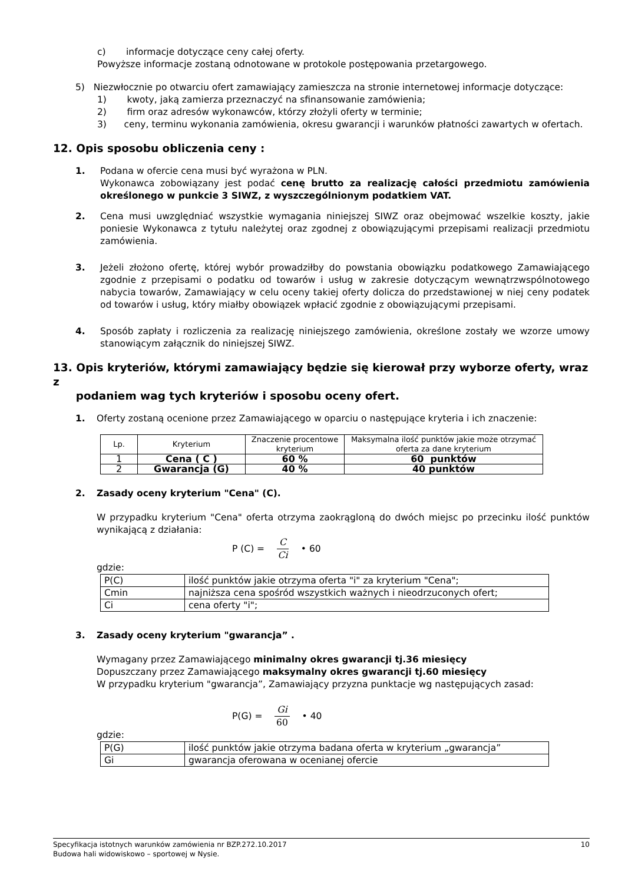c) informacje dotyczące ceny całej oferty.
Powyższe informacje zostaną odnotowane w protokole postępowania przetargowego.
5) Niezwłocznie po otwarciu ofert zamawiający zamieszcza na stronie internetowej informacje dotyczące:
1) kwoty, jaką zamierza przeznaczyć na sfinansowanie zamówienia;
2) firm oraz adresów wykonawców, którzy złożyli oferty w terminie;
3) ceny, terminu wykonania zamówienia, okresu gwarancji i warunków płatności zawartych w ofertach.
12. Opis sposobu obliczenia ceny :
1. Podana w ofercie cena musi być wyrażona w PLN.
Wykonawca zobowiązany jest podać cenę brutto za realizację całości przedmiotu zamówienia określonego w punkcie 3 SIWZ, z wyszczególnionym podatkiem VAT.
2. Cena musi uwzględniać wszystkie wymagania niniejszej SIWZ oraz obejmować wszelkie koszty, jakie poniesie Wykonawca z tytułu należytej oraz zgodnej z obowiązującymi przepisami realizacji przedmiotu zamówienia.
3. Jeżeli złożono ofertę, której wybór prowadziłby do powstania obowiązku podatkowego Zamawiającego zgodnie z przepisami o podatku od towarów i usług w zakresie dotyczącym wewnątrzwspólnotowego nabycia towarów, Zamawiający w celu oceny takiej oferty dolicza do przedstawionej w niej ceny podatek od towarów i usług, który miałby obowiązek wpłacić zgodnie z obowiązującymi przepisami.
4. Sposób zapłaty i rozliczenia za realizację niniejszego zamówienia, określone zostały we wzorze umowy stanowiącym załącznik do niniejszej SIWZ.
13. Opis kryteriów, którymi zamawiający będzie się kierował przy wyborze oferty, wraz z
podaniem wag tych kryteriów i sposobu oceny ofert.
1. Oferty zostaną ocenione przez Zamawiającego w oparciu o następujące kryteria i ich znaczenie:
| Lp. | Kryterium | Znaczenie procentowe kryterium | Maksymalna ilość punktów jakie może otrzymać oferta za dane kryterium |
| --- | --- | --- | --- |
| 1 | Cena ( C ) | 60 % | 60 punktów |
| 2 | Gwarancja (G) | 40 % | 40 punktów |
2. Zasady oceny kryterium "Cena" (C).
W przypadku kryterium "Cena" oferta otrzyma zaokrągloną do dwóch miejsc po przecinku ilość punktów wynikającą z działania:
P (C) = C Ci • 60
gdzie:
| P(C) | ilość punktów jakie otrzyma oferta "i" za kryterium "Cena"; |
| Cmin | najniższa cena spośród wszystkich ważnych i nieodrzuconych ofert; |
| Ci | cena oferty "i"; |
3. Zasady oceny kryterium "gwarancja” .
Wymagany przez Zamawiającego minimalny okres gwarancji tj.36 miesięcy
Dopuszczany przez Zamawiającego maksymalny okres gwarancji tj.60 miesięcy
W przypadku kryterium "gwarancja”, Zamawiający przyzna punktacje wg następujących zasad:
P(G) = Gi 60 • 40
gdzie:
| P(G) | ilość punktów jakie otrzyma badana oferta w kryterium „gwarancja” |
| Gi | gwarancja oferowana w ocenianej ofercie |
Specyfikacja istotnych warunków zamówienia nr BZP.272.10.2017 10
Budowa hali widowiskowo – sportowej w Nysie.